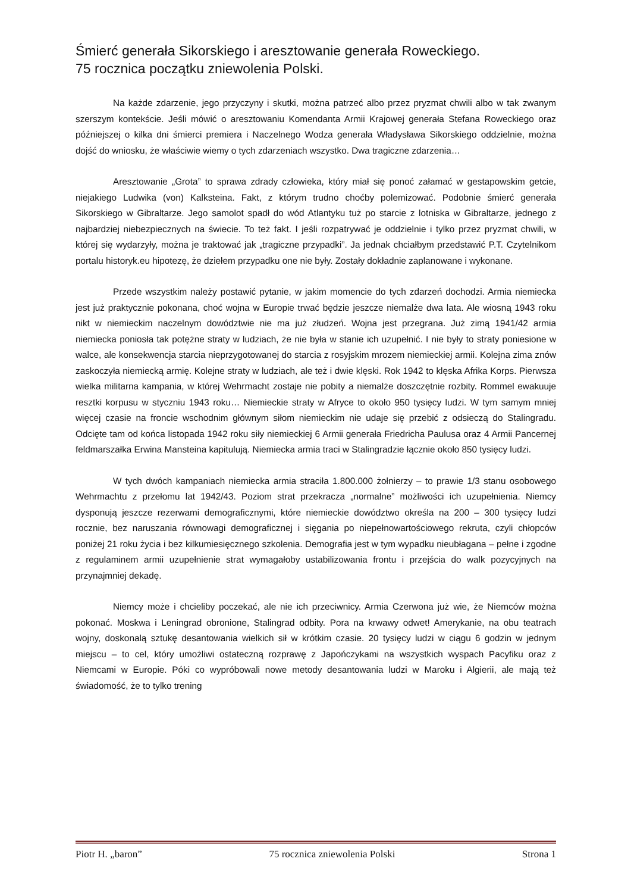Śmierć generała Sikorskiego i aresztowanie generała Roweckiego.
75 rocznica początku zniewolenia Polski.
Na każde zdarzenie, jego przyczyny i skutki, można patrzeć albo przez pryzmat chwili albo w tak zwanym szerszym kontekście. Jeśli mówić o aresztowaniu Komendanta Armii Krajowej generała Stefana Roweckiego oraz późniejszej o kilka dni śmierci premiera i Naczelnego Wodza generała Władysława Sikorskiego oddzielnie, można dojść do wniosku, że właściwie wiemy o tych zdarzeniach wszystko. Dwa tragiczne zdarzenia…
Aresztowanie „Grota” to sprawa zdrady człowieka, który miał się ponoć załamać w gestapowskim getcie, niejakiego Ludwika (von) Kalksteina. Fakt, z którym trudno choćby polemizować. Podobnie śmierć generała Sikorskiego w Gibraltarze. Jego samolot spadł do wód Atlantyku tuż po starcie z lotniska w Gibraltarze, jednego z najbardziej niebezpiecznych na świecie. To też fakt. I jeśli rozpatrywać je oddzielnie i tylko przez pryzmat chwili, w której się wydarzyły, można je traktować jak „tragiczne przypadki”. Ja jednak chciałbym przedstawić P.T. Czytelnikom portalu historyk.eu hipotezę, że dziełem przypadku one nie były. Zostały dokładnie zaplanowane i wykonane.
Przede wszystkim należy postawić pytanie, w jakim momencie do tych zdarzeń dochodzi. Armia niemiecka jest już praktycznie pokonana, choć wojna w Europie trwać będzie jeszcze niemalże dwa lata. Ale wiosną 1943 roku nikt w niemieckim naczelnym dowództwie nie ma już złudzeń. Wojna jest przegrana. Już zimą 1941/42 armia niemiecka poniosła tak potężne straty w ludziach, że nie była w stanie ich uzupełnić. I nie były to straty poniesione w walce, ale konsekwencja starcia nieprzygotowanej do starcia z rosyjskim mrozem niemieckiej armii. Kolejna zima znów zaskoczyła niemiecką armię. Kolejne straty w ludziach, ale też i dwie klęski. Rok 1942 to klęska Afrika Korps. Pierwsza wielka militarna kampania, w której Wehrmacht zostaje nie pobity a niemalże doszczętnie rozbity. Rommel ewakuuje resztki korpusu w styczniu 1943 roku… Niemieckie straty w Afryce to około 950 tysięcy ludzi. W tym samym mniej więcej czasie na froncie wschodnim głównym siłom niemieckim nie udaje się przebić z odsieczą do Stalingradu. Odcięte tam od końca listopada 1942 roku siły niemieckiej 6 Armii generała Friedricha Paulusa oraz 4 Armii Pancernej feldmarszałka Erwina Mansteina kapitulują. Niemiecka armia traci w Stalingradzie łącznie około 850 tysięcy ludzi.
W tych dwóch kampaniach niemiecka armia straciła 1.800.000 żołnierzy – to prawie 1/3 stanu osobowego Wehrmachtu z przełomu lat 1942/43. Poziom strat przekracza „normalne” możliwości ich uzupełnienia. Niemcy dysponują jeszcze rezerwami demograficznymi, które niemieckie dowództwo określa na 200 – 300 tysięcy ludzi rocznie, bez naruszania równowagi demograficznej i sięgania po niepełnowartościowego rekruta, czyli chłopców poniżej 21 roku życia i bez kilkumiesięcznego szkolenia. Demografia jest w tym wypadku nieubłagana – pełne i zgodne z regulaminem armii uzupełnienie strat wymagałoby ustabilizowania frontu i przejścia do walk pozycyjnych na przynajmniej dekadę.
Niemcy może i chcieliby poczekać, ale nie ich przeciwnicy. Armia Czerwona już wie, że Niemców można pokonać. Moskwa i Leningrad obronione, Stalingrad odbity. Pora na krwawy odwet! Amerykanie, na obu teatrach wojny, doskonalą sztukę desantowania wielkich sił w krótkim czasie. 20 tysięcy ludzi w ciągu 6 godzin w jednym miejscu – to cel, który umożliwi ostateczną rozprawę z Japończykami na wszystkich wyspach Pacyfiku oraz z Niemcami w Europie. Póki co wypróbowali nowe metody desantowania ludzi w Maroku i Algierii, ale mają też świadomość, że to tylko trening
Piotr H. „baron” 75 rocznica zniewolenia Polski Strona 1